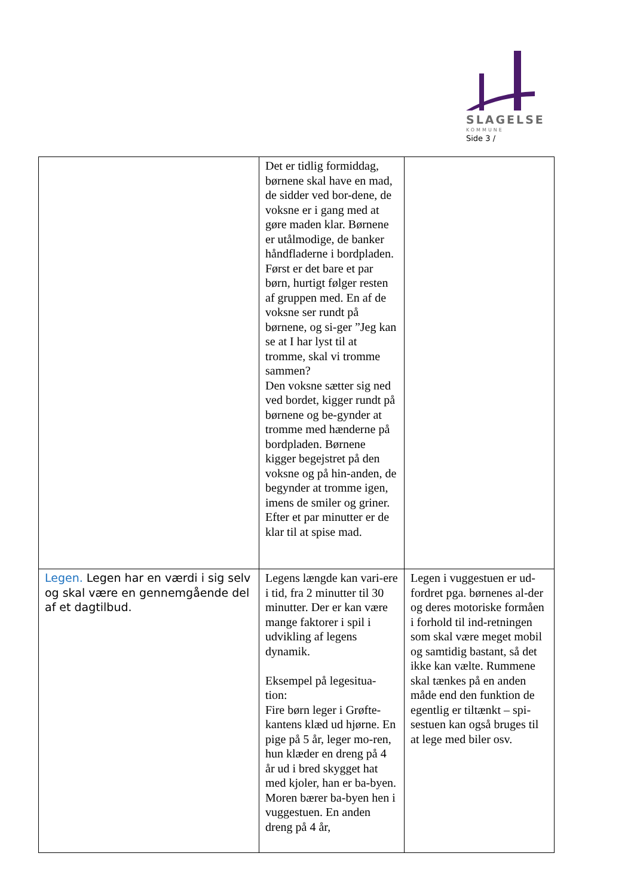SLAGELSE
KOMMUNE
Side 3 /
| | Det er tidlig formiddag, børnene skal have en mad, de sidder ved bor-dene, de voksne er i gang med at gøre maden klar. Børnene er utålmodige, de banker håndfladerne i bordpladen. Først er det bare et par børn, hurtigt følger resten af gruppen med. En af de voksne ser rundt på børnene, og si-ger ”Jeg kan se at I har lyst til at tromme, skal vi tromme sammen? Den voksne sætter sig ned ved bordet, kigger rundt på børnene og be-gynder at tromme med hænderne på bordpladen. Børnene kigger begejstret på den voksne og på hin-anden, de begynder at tromme igen, imens de smiler og griner. Efter et par minutter er de klar til at spise mad. | |
| Legen. Legen har en værdi i sig selv og skal være en gennemgående del af et dagtilbud. | Legens længde kan vari-ere i tid, fra 2 minutter til 30 minutter. Der er kan være mange faktorer i spil i udvikling af legens dynamik. Eksempel på legesitua-tion: Fire børn leger i Grøfte-kantens klæd ud hjørne. En pige på 5 år, leger mo-ren, hun klæder en dreng på 4 år ud i bred skygget hat med kjoler, han er ba-byen. Moren bærer ba-byen hen i vuggestuen. En anden dreng på 4 år, | Legen i vuggestuen er ud-fordret pga. børnenes al-der og deres motoriske formåen i forhold til ind-retningen som skal være meget mobil og samtidig bastant, så det ikke kan vælte. Rummene skal tænkes på en anden måde end den funktion de egentlig er tiltænkt – spi-sestuen kan også bruges til at lege med biler osv. |